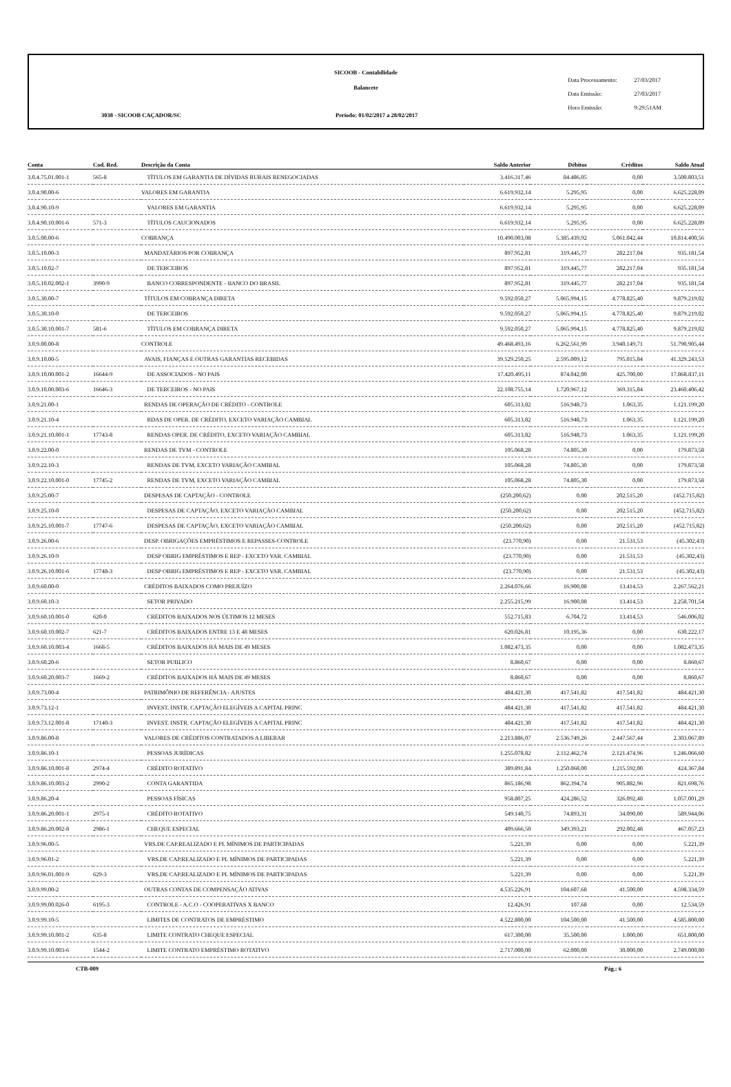SICOOB - Contabilidade
Balancete
3038 - SICOOB CAÇADOR/SC
Período: 01/02/2017 a 28/02/2017
Data Processamento: 27/03/2017
Data Emissão: 27/03/2017
Hora Emissão: 9:29:51AM
| Conta | Cod. Red. | Descrição da Conta | Saldo Anterior | Débitos | Créditos | Saldo Atual |
| --- | --- | --- | --- | --- | --- | --- |
| 3.0.4.75.01.001-1 | 565-8 | TÍTULOS EM GARANTIA DE DÍVIDAS RURAIS RENEGOCIADAS | 3.416.317,46 | 84.486,05 | 0,00 | 3.500.803,51 |
| 3.0.4.90.00-6 | | VALORES EM GARANTIA | 6.619.932,14 | 5.295,95 | 0,00 | 6.625.228,09 |
| 3.0.4.90.10-9 | | VALORES EM GARANTIA | 6.619.932,14 | 5.295,95 | 0,00 | 6.625.228,09 |
| 3.0.4.90.10.001-6 | 571-3 | TÍTULOS CAUCIONADOS | 6.619.932,14 | 5.295,95 | 0,00 | 6.625.228,09 |
| 3.0.5.00.00-6 | | COBRANÇA | 10.490.003,08 | 5.385.439,92 | 5.061.042,44 | 10.814.400,56 |
| 3.0.5.10.00-3 | | MANDATÁRIOS POR COBRANÇA | 897.952,81 | 319.445,77 | 282.217,04 | 935.181,54 |
| 3.0.5.10.02-7 | | DE TERCEIROS | 897.952,81 | 319.445,77 | 282.217,04 | 935.181,54 |
| 3.0.5.10.02.002-1 | 3990-9 | BANCO CORRESPONDENTE - BANCO DO BRASIL | 897.952,81 | 319.445,77 | 282.217,04 | 935.181,54 |
| 3.0.5.30.00-7 | | TÍTULOS EM COBRANÇA DIRETA | 9.592.050,27 | 5.065.994,15 | 4.778.825,40 | 9.879.219,02 |
| 3.0.5.30.10-0 | | DE TERCEIROS | 9.592.050,27 | 5.065.994,15 | 4.778.825,40 | 9.879.219,02 |
| 3.0.5.30.10.001-7 | 581-6 | TÍTULOS EM COBRANÇA DIRETA | 9.592.050,27 | 5.065.994,15 | 4.778.825,40 | 9.879.219,02 |
| 3.0.9.00.00-8 | | CONTROLE | 49.468.493,16 | 6.262.561,99 | 3.940.149,71 | 51.790.905,44 |
| 3.0.9.10.00-5 | | AVAIS, FIANÇAS E OUTRAS GARANTIAS RECEBIDAS | 39.529.250,25 | 2.595.009,12 | 795.015,84 | 41.329.243,53 |
| 3.0.9.10.00.001-2 | 16644-9 | DE ASSOCIADOS - NO PAIS | 17.420.495,11 | 874.042,00 | 425.700,00 | 17.868.837,11 |
| 3.0.9.10.00.003-6 | 16646-3 | DE TERCEIROS - NO PAIS | 22.108.755,14 | 1.720.967,12 | 369.315,84 | 23.460.406,42 |
| 3.0.9.21.00-1 | | RENDAS DE OPERAÇÃO DE CRÉDITO - CONTROLE | 605.313,82 | 516.948,73 | 1.063,35 | 1.121.199,20 |
| 3.0.9.21.10-4 | | RDAS DE OPER. DE CRÉDITO, EXCETO VARIAÇÃO CAMBIAL | 605.313,82 | 516.948,73 | 1.063,35 | 1.121.199,20 |
| 3.0.9.21.10.001-1 | 17743-8 | RENDAS OPER. DE CRÉDITO, EXCETO VARIAÇÃO CAMBIAL | 605.313,82 | 516.948,73 | 1.063,35 | 1.121.199,20 |
| 3.0.9.22.00-0 | | RENDAS DE TVM - CONTROLE | 105.068,28 | 74.805,30 | 0,00 | 179.873,58 |
| 3.0.9.22.10-3 | | RENDAS DE TVM, EXCETO VARIAÇÃO CAMBIAL | 105.068,28 | 74.805,30 | 0,00 | 179.873,58 |
| 3.0.9.22.10.001-0 | 17745-2 | RENDAS DE TVM, EXCETO VARIAÇÃO CAMBIAL | 105.068,28 | 74.805,30 | 0,00 | 179.873,58 |
| 3.0.9.25.00-7 | | DESPESAS DE CAPTAÇÃO - CONTROLE | (250.200,62) | 0,00 | 202.515,20 | (452.715,82) |
| 3.0.9.25.10-0 | | DESPESAS DE CAPTAÇÃO, EXCETO VARIAÇÃO CAMBIAL | (250.200,62) | 0,00 | 202.515,20 | (452.715,82) |
| 3.0.9.25.10.001-7 | 17747-6 | DESPESAS DE CAPTAÇÃO, EXCETO VARIAÇÃO CAMBIAL | (250.200,62) | 0,00 | 202.515,20 | (452.715,82) |
| 3.0.9.26.00-6 | | DESP. OBRIGAÇÕES EMPRÉSTIMOS E REPASSES-CONTROLE | (23.770,90) | 0,00 | 21.531,53 | (45.302,43) |
| 3.0.9.26.10-9 | | DESP OBRIG EMPRÉSTIMOS E REP - EXCETO VAR. CAMBIAL | (23.770,90) | 0,00 | 21.531,53 | (45.302,43) |
| 3.0.9.26.10.001-6 | 17748-3 | DESP OBRIG EMPRÉSTIMOS E REP - EXCETO VAR. CAMBIAL | (23.770,90) | 0,00 | 21.531,53 | (45.302,43) |
| 3.0.9.60.00-0 | | CRÉDITOS BAIXADOS COMO PREJUÍZO | 2.264.076,66 | 16.900,08 | 13.414,53 | 2.267.562,21 |
| 3.0.9.60.10-3 | | SETOR PRIVADO | 2.255.215,99 | 16.900,08 | 13.414,53 | 2.258.701,54 |
| 3.0.9.60.10.001-0 | 620-0 | CRÉDITOS BAIXADOS NOS ÚLTIMOS 12 MESES | 552.715,83 | 6.704,72 | 13.414,53 | 546.006,02 |
| 3.0.9.60.10.002-7 | 621-7 | CRÉDITOS BAIXADOS ENTRE 13 E 48 MESES | 620.026,81 | 10.195,36 | 0,00 | 630.222,17 |
| 3.0.9.60.10.003-4 | 1668-5 | CRÉDITOS BAIXADOS HÁ MAIS DE 49 MESES | 1.082.473,35 | 0,00 | 0,00 | 1.082.473,35 |
| 3.0.9.60.20-6 | | SETOR PUBLICO | 8.860,67 | 0,00 | 0,00 | 8.860,67 |
| 3.0.9.60.20.003-7 | 1669-2 | CRÉDITOS BAIXADOS HÁ MAIS DE 49 MESES | 8.860,67 | 0,00 | 0,00 | 8.860,67 |
| 3.0.9.73.00-4 | | PATRIMÔNIO DE REFERÊNCIA - AJUSTES | 484.421,30 | 417.541,82 | 417.541,82 | 484.421,30 |
| 3.0.9.73.12-1 | | INVEST. INSTR. CAPTAÇÃO ELEGÍVEIS A CAPITAL PRINC | 484.421,30 | 417.541,82 | 417.541,82 | 484.421,30 |
| 3.0.9.73.12.001-8 | 17140-3 | INVEST. INSTR. CAPTAÇÃO ELEGÍVEIS A CAPITAL PRINC | 484.421,30 | 417.541,82 | 417.541,82 | 484.421,30 |
| 3.0.9.86.00-8 | | VALORES DE CRÉDITOS CONTRATADOS A LIBERAR | 2.213.886,07 | 2.536.749,26 | 2.447.567,44 | 2.303.067,89 |
| 3.0.9.86.10-1 | | PESSOAS JURÍDICAS | 1.255.078,82 | 2.112.462,74 | 2.121.474,96 | 1.246.066,60 |
| 3.0.9.86.10.001-8 | 2974-4 | CRÉDITO ROTATIVO | 389.891,84 | 1.250.068,00 | 1.215.592,00 | 424.367,84 |
| 3.0.9.86.10.003-2 | 2990-2 | CONTA GARANTIDA | 865.186,98 | 862.394,74 | 905.882,96 | 821.698,76 |
| 3.0.9.86.20-4 | | PESSOAS FÍSICAS | 958.807,25 | 424.286,52 | 326.092,48 | 1.057.001,29 |
| 3.0.9.86.20.001-1 | 2975-1 | CRÉDITO ROTATIVO | 549.140,75 | 74.893,31 | 34.090,00 | 589.944,06 |
| 3.0.9.86.20.002-8 | 2986-1 | CHEQUE ESPECIAL | 409.666,50 | 349.393,21 | 292.002,48 | 467.057,23 |
| 3.0.9.96.00-5 | | VRS.DE CAP.REALIZADO E PL MÍNIMOS DE PARTICIPADAS | 5.221,39 | 0,00 | 0,00 | 5.221,39 |
| 3.0.9.96.01-2 | | VRS.DE CAP.REALIZADO E PL MÍNIMOS DE PARTICIPADAS | 5.221,39 | 0,00 | 0,00 | 5.221,39 |
| 3.0.9.96.01.001-9 | 629-3 | VRS.DE CAP.REALIZADO E PL MÍNIMOS DE PARTICIPADAS | 5.221,39 | 0,00 | 0,00 | 5.221,39 |
| 3.0.9.99.00-2 | | OUTRAS CONTAS DE COMPENSAÇÃO ATIVAS | 4.535.226,91 | 104.607,68 | 41.500,00 | 4.598.334,59 |
| 3.0.9.99.00.026-0 | 6195-3 | CONTROLE - A.C.O - COOPERATIVAS X BANCO | 12.426,91 | 107,68 | 0,00 | 12.534,59 |
| 3.0.9.99.10-5 | | LIMITES DE CONTRATOS DE EMPRÉSTIMO | 4.522.800,00 | 104.500,00 | 41.500,00 | 4.585.800,00 |
| 3.0.9.99.10.001-2 | 635-8 | LIMITE CONTRATO CHEQUE ESPECIAL | 617.300,00 | 35.500,00 | 1.000,00 | 651.800,00 |
| 3.0.9.99.10.003-6 | 1544-2 | LIMITE CONTRATO EMPRÉSTIMO ROTATIVO | 2.717.000,00 | 62.000,00 | 30.000,00 | 2.749.000,00 |
CTB-009 Pág.: 6